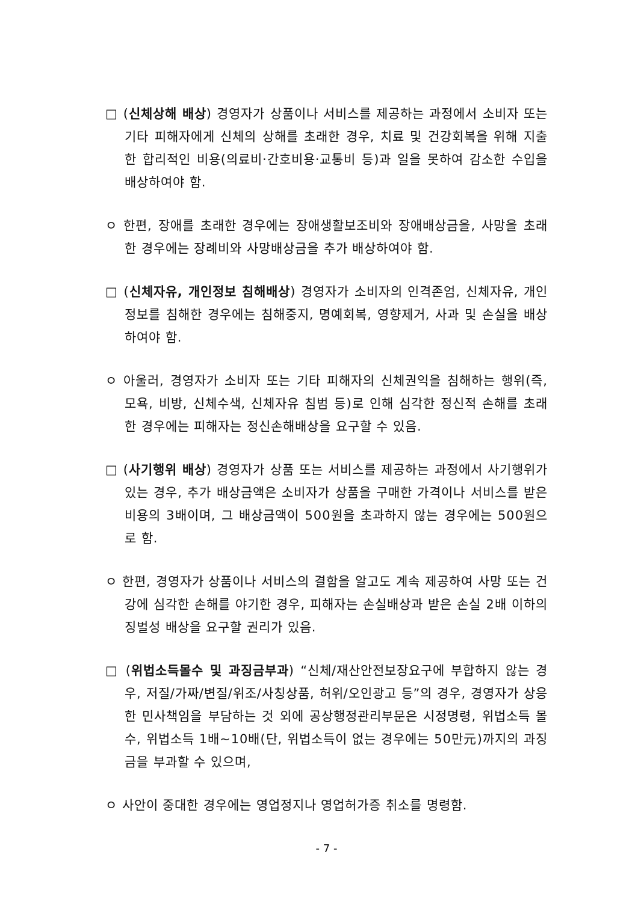□ (신체상해 배상) 경영자가 상품이나 서비스를 제공하는 과정에서 소비자 또는 기타 피해자에게 신체의 상해를 초래한 경우, 치료 및 건강회복을 위해 지출한 합리적인 비용(의료비·간호비용·교통비 등)과 일을 못하여 감소한 수입을 배상하여야 함.
ㅇ 한편, 장애를 초래한 경우에는 장애생활보조비와 장애배상금을, 사망을 초래한 경우에는 장례비와 사망배상금을 추가 배상하여야 함.
□ (신체자유, 개인정보 침해배상) 경영자가 소비자의 인격존엄, 신체자유, 개인정보를 침해한 경우에는 침해중지, 명예회복, 영향제거, 사과 및 손실을 배상하여야 함.
ㅇ 아울러, 경영자가 소비자 또는 기타 피해자의 신체권익을 침해하는 행위(즉, 모욕, 비방, 신체수색, 신체자유 침범 등)로 인해 심각한 정신적 손해를 초래한 경우에는 피해자는 정신손해배상을 요구할 수 있음.
□ (사기행위 배상) 경영자가 상품 또는 서비스를 제공하는 과정에서 사기행위가 있는 경우, 추가 배상금액은 소비자가 상품을 구매한 가격이나 서비스를 받은 비용의 3배이며, 그 배상금액이 500원을 초과하지 않는 경우에는 500원으로 함.
ㅇ 한편, 경영자가 상품이나 서비스의 결함을 알고도 계속 제공하여 사망 또는 건강에 심각한 손해를 야기한 경우, 피해자는 손실배상과 받은 손실 2배 이하의 징벌성 배상을 요구할 권리가 있음.
□ (위법소득몰수 및 과징금부과) “신체/재산안전보장요구에 부합하지 않는 경우, 저질/가짜/변질/위조/사칭상품, 허위/오인광고 등”의 경우, 경영자가 상응한 민사책임을 부담하는 것 외에 공상행정관리부문은 시정명령, 위법소득 몰수, 위법소득 1배~10배(단, 위법소득이 없는 경우에는 50만元)까지의 과징금을 부과할 수 있으며,
ㅇ 사안이 중대한 경우에는 영업정지나 영업허가증 취소를 명령함.
- 7 -